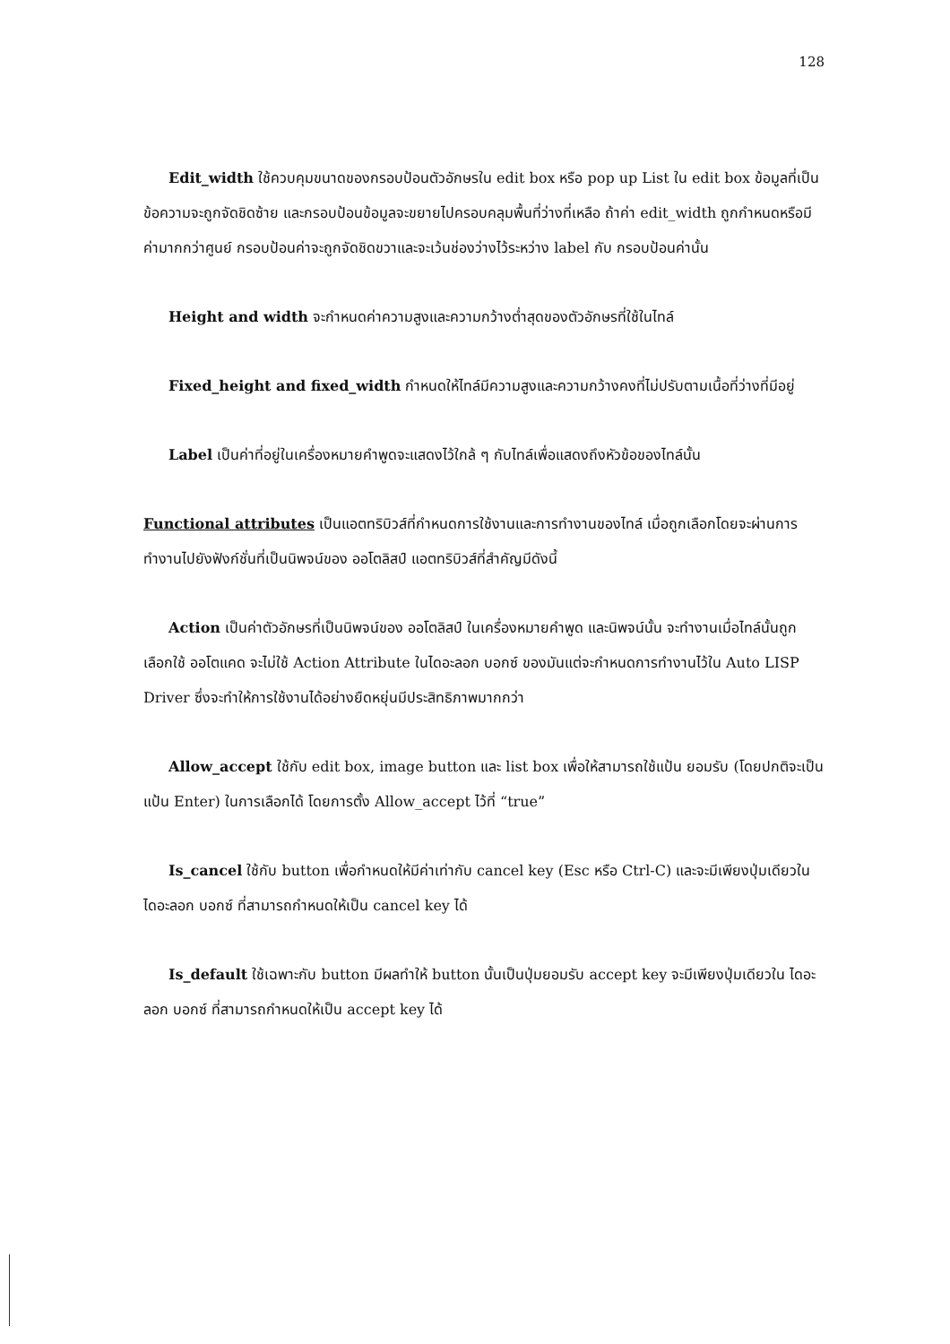128
Edit_width ใช้ควบคุมขนาดของกรอบป้อนตัวอักษรใน edit box หรือ pop up List ใน edit box ข้อมูลที่เป็นข้อความจะถูกจัดชิดซ้าย และกรอบป้อนข้อมูลจะขยายไปครอบคลุมพื้นที่ว่างที่เหลือ ถ้าค่า edit_width ถูกกำหนดหรือมีค่ามากกว่าศูนย์ กรอบป้อนค่าจะถูกจัดชิดขวาและจะเว้นช่องว่างไว้ระหว่าง label กับ กรอบป้อนค่านั้น
Height and width จะกำหนดค่าความสูงและความกว้างต่ำสุดของตัวอักษรที่ใช้ในไทล์
Fixed_height and fixed_width กำหนดให้ไทล์มีความสูงและความกว้างคงที่ไม่ปรับตามเนื้อที่ว่างที่มีอยู่
Label เป็นค่าที่อยู่ในเครื่องหมายคำพูดจะแสดงไว้ใกล้ ๆ กับไทล์เพื่อแสดงถึงหัวข้อของไทล์นั้น
Functional attributes เป็นแอตทริบิวส์ที่กำหนดการใช้งานและการทำงานของไทล์ เมื่อถูกเลือกโดยจะผ่านการทำงานไปยังฟังก์ชั่นที่เป็นนิพจน์ของ ออโตลิสป์ แอตทริบิวส์ที่สำคัญมีดังนี้
Action เป็นค่าตัวอักษรที่เป็นนิพจน์ของ ออโตลิสป์ ในเครื่องหมายคำพูด และนิพจน์นั้น จะทำงานเมื่อไทล์นั้นถูกเลือกใช้ ออโตแคด จะไม่ใช้ Action Attribute ในไดอะลอก บอกซ์ ของมันแต่จะกำหนดการทำงานไว้ใน Auto LISP Driver ซึ่งจะทำให้การใช้งานได้อย่างยืดหยุ่นมีประสิทธิภาพมากกว่า
Allow_accept ใช้กับ edit box, image button และ list box เพื่อให้สามารถใช้แป้น ยอมรับ (โดยปกติจะเป็นแป้น Enter) ในการเลือกได้ โดยการตั้ง Allow_accept ไว้ที่ “true”
Is_cancel ใช้กับ button เพื่อกำหนดให้มีค่าเท่ากับ cancel key (Esc หรือ Ctrl-C) และจะมีเพียงปุ่มเดียวใน ไดอะลอก บอกซ์ ที่สามารถกำหนดให้เป็น cancel key ได้
Is_default ใช้เฉพาะกับ button มีผลทำให้ button นั้นเป็นปุ่มยอมรับ accept key จะมีเพียงปุ่มเดียวใน ไดอะลอก บอกซ์ ที่สามารถกำหนดให้เป็น accept key ได้